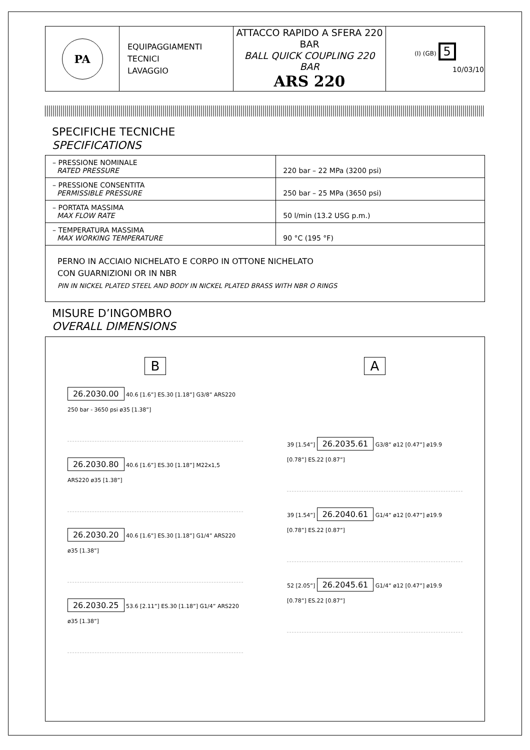| PA | EQUIPAGGIAMENTI TECNICI LAVAGGIO | ATTACCO RAPIDO A SFERA 220 BAR BALL QUICK COUPLING 220 BAR ARS 220 | (I) (GB) 5 10/03/10 |
SPECIFICHE TECNICHE
SPECIFICATIONS
| – PRESSIONE NOMINALE RATED PRESSURE | 220 bar – 22 MPa (3200 psi) |
| – PRESSIONE CONSENTITA PERMISSIBLE PRESSURE | 250 bar – 25 MPa (3650 psi) |
| – PORTATA MASSIMA MAX FLOW RATE | 50 l/min (13.2 USG p.m.) |
| – TEMPERATURA MASSIMA MAX WORKING TEMPERATURE | 90 °C (195 °F) |
| PERNO IN ACCIAIO NICHELATO E CORPO IN OTTONE NICHELATO CON GUARNIZIONI OR IN NBR PIN IN NICKEL PLATED STEEL AND BODY IN NICKEL PLATED BRASS WITH NBR O RINGS | |
MISURE D’INGOMBRO
OVERALL DIMENSIONS
B
26.2030.00 40.6 [1.6”] ES.30 [1.18”] G3/8” ARS220 250 bar - 3650 psi ø35 [1.38”]
26.2030.80 40.6 [1.6”] ES.30 [1.18”] M22x1,5 ARS220 ø35 [1.38”]
26.2030.20 40.6 [1.6”] ES.30 [1.18”] G1/4” ARS220 ø35 [1.38”]
26.2030.25 53.6 [2.11”] ES.30 [1.18”] G1/4” ARS220 ø35 [1.38”]
A
39 [1.54”] 26.2035.61 G3/8” ø12 [0.47”] ø19.9 [0.78”] ES.22 [0.87”]
39 [1.54”] 26.2040.61 G1/4” ø12 [0.47”] ø19.9 [0.78”] ES.22 [0.87”]
52 [2.05”] 26.2045.61 G1/4” ø12 [0.47”] ø19.9 [0.78”] ES.22 [0.87”]